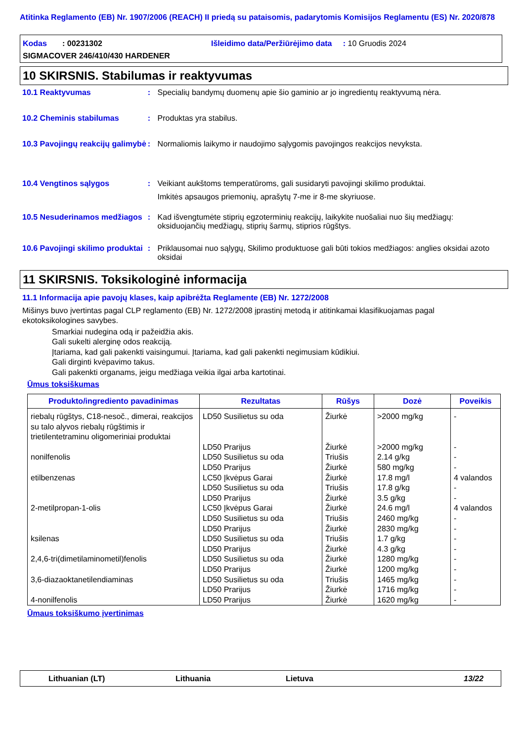Atitinka Reglamento (EB) Nr. 1907/2006 (REACH) II priedą su pataisomis, padarytomis Komisijos Reglamentu (ES) Nr. 2020/878
Kodas : 00231302 Išleidimo data/Peržiūrėjimo data : 10 Gruodis 2024
SIGMACOVER 246/410/430 HARDENER
10 SKIRSNIS. Stabilumas ir reaktyvumas
10.1 Reaktyvumas : Specialių bandymų duomenų apie šio gaminio ar jo ingredientų reaktyvumą nėra.
10.2 Cheminis stabilumas : Produktas yra stabilus.
10.3 Pavojingų reakcijų galimybė
: Normaliomis laikymo ir naudojimo sąlygomis pavojingos reakcijos nevyksta.
10.4 Vengtinos sąlygos : Veikiant aukštoms temperatūroms, gali susidaryti pavojingi skilimo produktai.
Imkitės apsaugos priemonių, aprašytų 7-me ir 8-me skyriuose.
10.5 Nesuderinamos medžiagos
: Kad išvengtumėte stiprių egzoterminių reakcijų, laikykite nuošaliai nuo šių medžiagų: oksiduojančių medžiagų, stiprių šarmų, stiprios rūgštys.
10.6 Pavojingi skilimo produktai
: Priklausomai nuo sąlygų, Skilimo produktuose gali būti tokios medžiagos: anglies oksidai azoto oksidai
11 SKIRSNIS. Toksikologinė informacija
11.1 Informacija apie pavojų klases, kaip apibrėžta Reglamente (EB) Nr. 1272/2008
Mišinys buvo įvertintas pagal CLP reglamento (EB) Nr. 1272/2008 įprastinį metodą ir atitinkamai klasifikuojamas pagal ekotoksikologines savybes.
Smarkiai nudegina odą ir pažeidžia akis.
Gali sukelti alerginę odos reakciją.
Įtariama, kad gali pakenkti vaisingumui. Įtariama, kad gali pakenkti negimusiam kūdikiui.
Gali dirginti kvėpavimo takus.
Gali pakenkti organams, jeigu medžiaga veikia ilgai arba kartotinai.
Ūmus toksiškumas
| Produkto/ingrediento pavadinimas | Rezultatas | Rūšys | Dozė | Poveikis |
| --- | --- | --- | --- | --- |
| riebalų rūgštys, C18-nesoč., dimerai, reakcijos su talo alyvos riebalų rūgštimis ir trietilentetraminu oligomeriniai produktai | LD50 Susilietus su oda | Žiurkė | >2000 mg/kg | - |
| | LD50 Prarijus | Žiurkė | >2000 mg/kg | - |
| nonilfenolis | LD50 Susilietus su oda | Triušis | 2.14 g/kg | - |
| | LD50 Prarijus | Žiurkė | 580 mg/kg | - |
| etilbenzenas | LC50 Įkvėpus Garai | Žiurkė | 17.8 mg/l | 4 valandos |
| | LD50 Susilietus su oda | Triušis | 17.8 g/kg | - |
| | LD50 Prarijus | Žiurkė | 3.5 g/kg | - |
| 2-metilpropan-1-olis | LC50 Įkvėpus Garai | Žiurkė | 24.6 mg/l | 4 valandos |
| | LD50 Susilietus su oda | Triušis | 2460 mg/kg | - |
| | LD50 Prarijus | Žiurkė | 2830 mg/kg | - |
| ksilenas | LD50 Susilietus su oda | Triušis | 1.7 g/kg | - |
| | LD50 Prarijus | Žiurkė | 4.3 g/kg | - |
| 2,4,6-tri(dimetilaminometil)fenolis | LD50 Susilietus su oda | Žiurkė | 1280 mg/kg | - |
| | LD50 Prarijus | Žiurkė | 1200 mg/kg | - |
| 3,6-diazaoktanetilendiaminas | LD50 Susilietus su oda | Triušis | 1465 mg/kg | - |
| | LD50 Prarijus | Žiurkė | 1716 mg/kg | - |
| 4-nonilfenolis | LD50 Prarijus | Žiurkė | 1620 mg/kg | - |
Ūmaus toksiškumo įvertinimas
Lithuanian (LT) Lithuania Lietuva 13/22